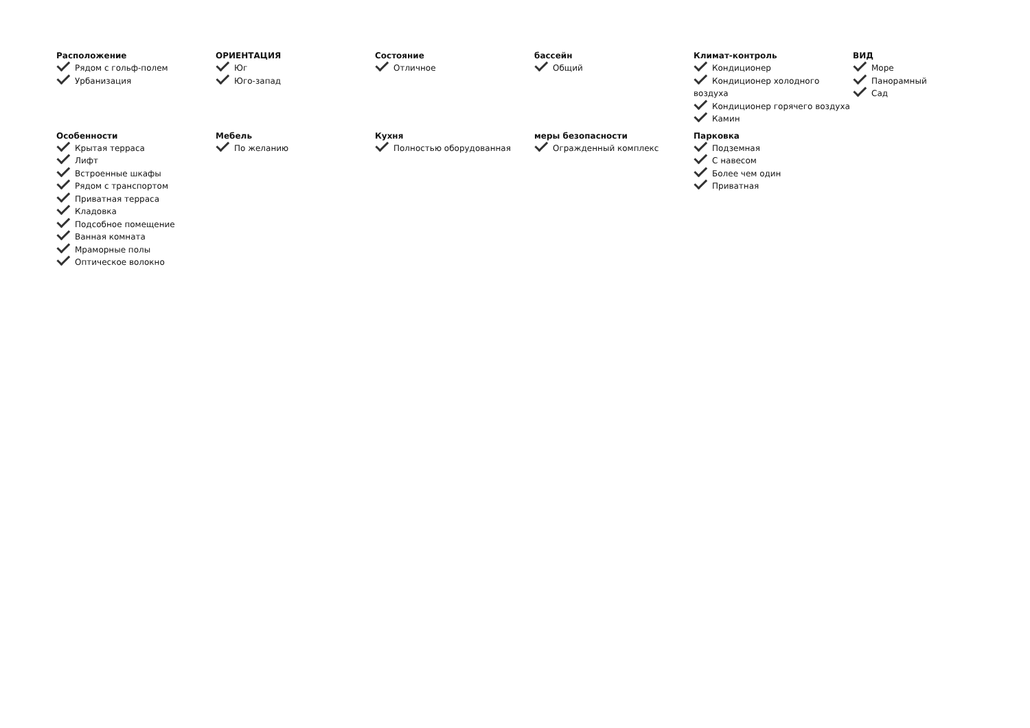Расположение
Рядом с гольф-полем
Урбанизация
ОРИЕНТАЦИЯ
Юг
Юго-запад
Состояние
Отличное
бассейн
Общий
Климат-контроль
Кондиционер
Кондиционер холодного воздуха
Кондиционер горячего воздуха
Камин
ВИД
Море
Панорамный
Сад
Особенности
Крытая терраса
Лифт
Встроенные шкафы
Рядом с транспортом
Приватная терраса
Кладовка
Подсобное помещение
Ванная комната
Мраморные полы
Оптическое волокно
Мебель
По желанию
Кухня
Полностью оборудованная
меры безопасности
Огражденный комплекс
Парковка
Подземная
С навесом
Более чем один
Приватная